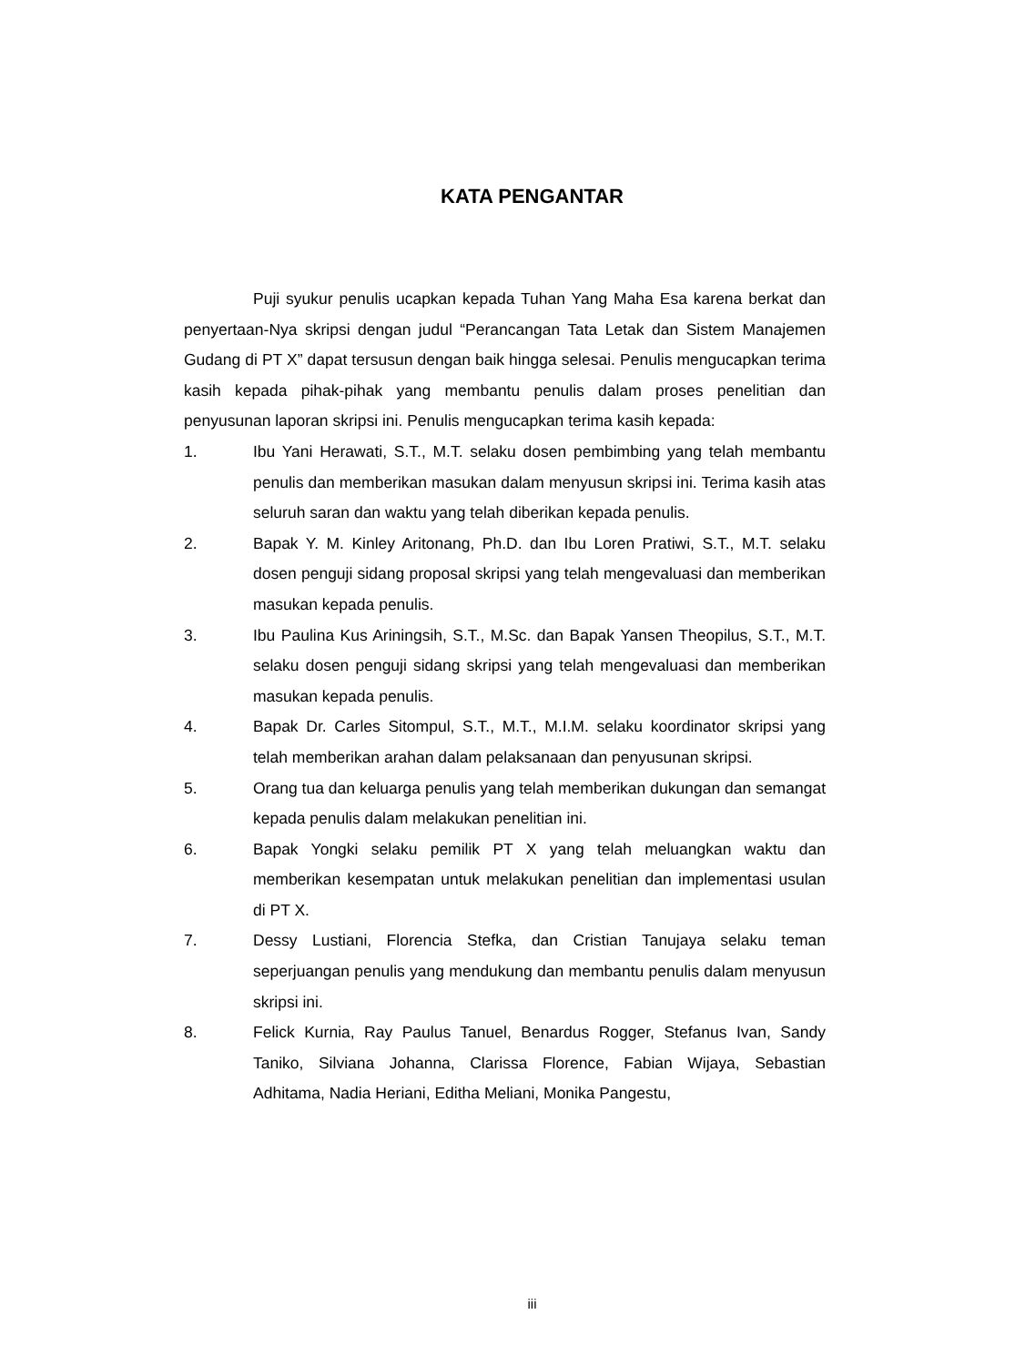KATA PENGANTAR
Puji syukur penulis ucapkan kepada Tuhan Yang Maha Esa karena berkat dan penyertaan-Nya skripsi dengan judul “Perancangan Tata Letak dan Sistem Manajemen Gudang di PT X” dapat tersusun dengan baik hingga selesai. Penulis mengucapkan terima kasih kepada pihak-pihak yang membantu penulis dalam proses penelitian dan penyusunan laporan skripsi ini. Penulis mengucapkan terima kasih kepada:
1. Ibu Yani Herawati, S.T., M.T. selaku dosen pembimbing yang telah membantu penulis dan memberikan masukan dalam menyusun skripsi ini. Terima kasih atas seluruh saran dan waktu yang telah diberikan kepada penulis.
2. Bapak Y. M. Kinley Aritonang, Ph.D. dan Ibu Loren Pratiwi, S.T., M.T. selaku dosen penguji sidang proposal skripsi yang telah mengevaluasi dan memberikan masukan kepada penulis.
3. Ibu Paulina Kus Ariningsih, S.T., M.Sc. dan Bapak Yansen Theopilus, S.T., M.T. selaku dosen penguji sidang skripsi yang telah mengevaluasi dan memberikan masukan kepada penulis.
4. Bapak Dr. Carles Sitompul, S.T., M.T., M.I.M. selaku koordinator skripsi yang telah memberikan arahan dalam pelaksanaan dan penyusunan skripsi.
5. Orang tua dan keluarga penulis yang telah memberikan dukungan dan semangat kepada penulis dalam melakukan penelitian ini.
6. Bapak Yongki selaku pemilik PT X yang telah meluangkan waktu dan memberikan kesempatan untuk melakukan penelitian dan implementasi usulan di PT X.
7. Dessy Lustiani, Florencia Stefka, dan Cristian Tanujaya selaku teman seperjuangan penulis yang mendukung dan membantu penulis dalam menyusun skripsi ini.
8. Felick Kurnia, Ray Paulus Tanuel, Benardus Rogger, Stefanus Ivan, Sandy Taniko, Silviana Johanna, Clarissa Florence, Fabian Wijaya, Sebastian Adhitama, Nadia Heriani, Editha Meliani, Monika Pangestu,
iii